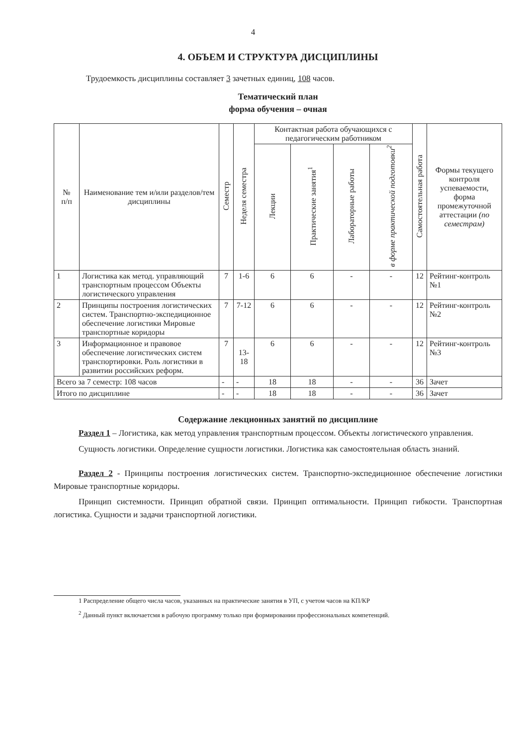4
4. ОБЪЕМ И СТРУКТУРА ДИСЦИПЛИНЫ
Трудоемкость дисциплины составляет 3 зачетных единиц, 108 часов.
Тематический план
форма обучения – очная
| № п/п | Наименование тем и/или разделов/тем дисциплины | Семестр | Неделя семестра | Контактная работа обучающихся с педагогическим работником | | | | Самостоятельная работа | Формы текущего контроля успеваемости, форма промежуточной аттестации (по семестрам) |
| --- | --- | --- | --- | --- | --- | --- | --- | --- | --- |
| | | | | Лекции | Практические занятия<sup>1</sup> | Лабораторные работы | в форме практической подготовки<sup>2</sup> | | |
| 1 | Логистика как метод. управляющий транспортным процессом Объекты логистического управления | 7 | 1-6 | 6 | 6 | - | - | 12 | Рейтинг-контроль №1 |
| 2 | Принципы построения логистических систем. Транспортно-экспедиционное обеспечение логистики Мировые транспортные коридоры | 7 | 7-12 | 6 | 6 | - | - | 12 | Рейтинг-контроль №2 |
| 3 | Информационное и правовое обеспечение логистических систем транспортировки. Роль логистики в развитии российских реформ. | 7 | 13-18 | 6 | 6 | - | - | 12 | Рейтинг-контроль №3 |
| Всего за 7 семестр: 108 часов | | - | - | 18 | 18 | - | - | 36 | Зачет |
| Итого по дисциплине | | - | - | 18 | 18 | - | - | 36 | Зачет |
Содержание лекционных занятий по дисциплине
Раздел 1 – Логистика, как метод управления транспортным процессом. Объекты логистического управления.
Сущность логистики. Определение сущности логистики. Логистика как самостоятельная область знаний.
Раздел 2 - Принципы построения логистических систем. Транспортно-экспедиционное обеспечение логистики Мировые транспортные коридоры.
Принцип системности. Принцип обратной связи. Принцип оптимальности. Принцип гибкости. Транспортная логистика. Сущности и задачи транспортной логистики.
1 Распределение общего числа часов, указанных на практические занятия в УП, с учетом часов на КП/КР
<sup>2</sup> Данный пункт включаетсмя в рабочую программу только при формировании профессиональных компетенций.